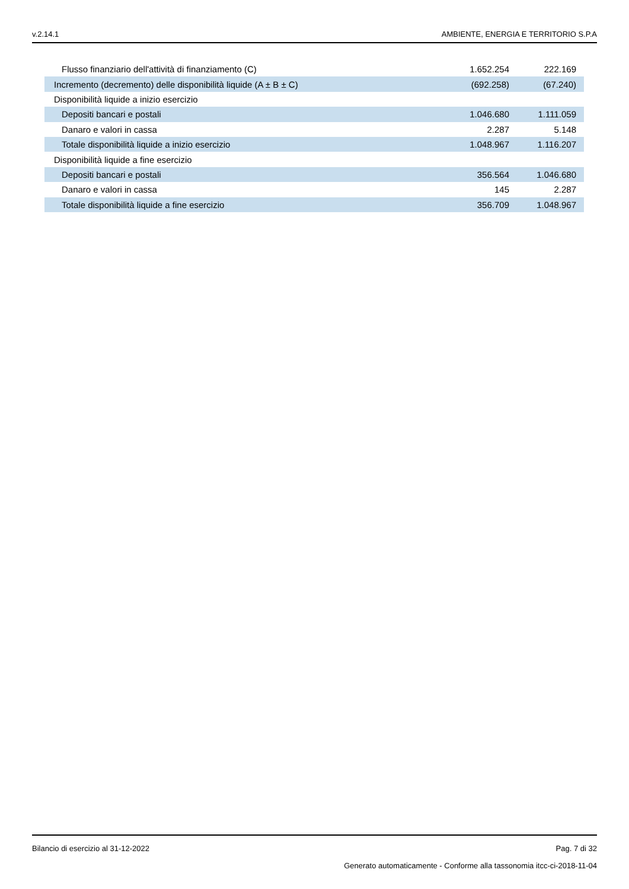v.2.14.1 AMBIENTE, ENERGIA E TERRITORIO S.P.A
| Flusso finanziario dell'attività di finanziamento (C) | 1.652.254 | 222.169 |
| Incremento (decremento) delle disponibilità liquide (A ± B ± C) | (692.258) | (67.240) |
| Disponibilità liquide a inizio esercizio | | |
| Depositi bancari e postali | 1.046.680 | 1.111.059 |
| Danaro e valori in cassa | 2.287 | 5.148 |
| Totale disponibilità liquide a inizio esercizio | 1.048.967 | 1.116.207 |
| Disponibilità liquide a fine esercizio | | |
| Depositi bancari e postali | 356.564 | 1.046.680 |
| Danaro e valori in cassa | 145 | 2.287 |
| Totale disponibilità liquide a fine esercizio | 356.709 | 1.048.967 |
Bilancio di esercizio al 31-12-2022 Pag. 7 di 32
Generato automaticamente - Conforme alla tassonomia itcc-ci-2018-11-04